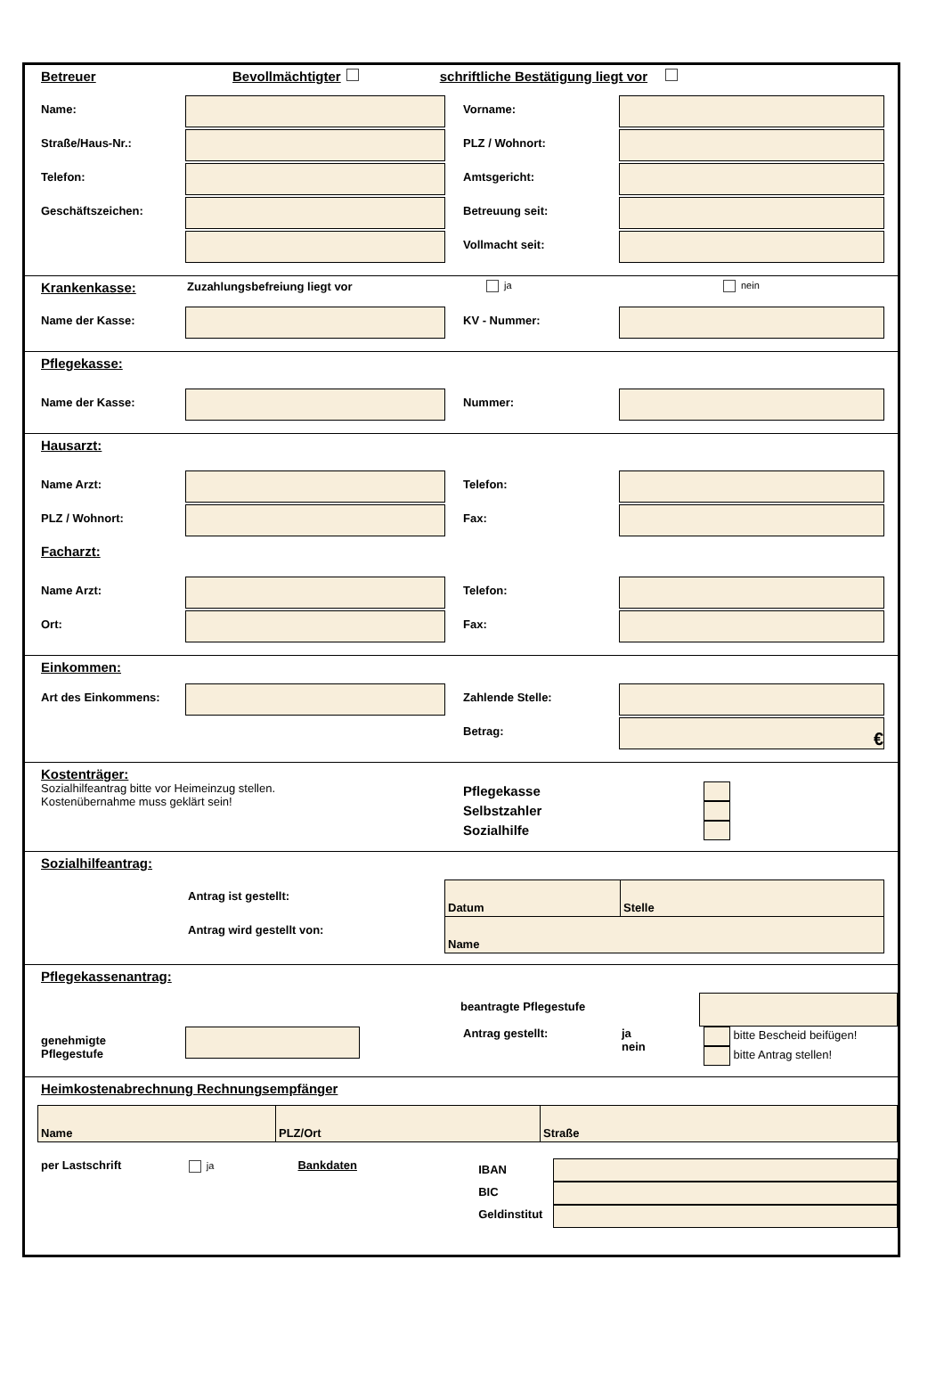Betreuer Bevollmächtigter schriftliche Bestätigung liegt vor
Name: Vorname:
Straße/Haus-Nr.: PLZ / Wohnort:
Telefon: Amtsgericht:
Geschäftszeichen: Betreuung seit:
Vollmacht seit:
Krankenkasse: Zuzahlungsbefreiung liegt vor ja nein
Name der Kasse: KV - Nummer:
Pflegekasse:
Name der Kasse: Nummer:
Hausarzt:
Name Arzt: Telefon:
PLZ / Wohnort: Fax:
Facharzt:
Name Arzt: Telefon:
Ort: Fax:
Einkommen:
Art des Einkommens: Zahlende Stelle:
Betrag:
€
Kostenträger:
Sozialhilfeantrag bitte vor Heimeinzug stellen.
Kostenübernahme muss geklärt sein!
Pflegekasse
Selbstzahler
Sozialhilfe
Sozialhilfeantrag:
Antrag ist gestellt:
Antrag wird gestellt von:
| Datum | Stelle |
| Name | |
Pflegekassenantrag:
beantragte Pflegestufe
genehmigte
Pflegestufe
Antrag gestellt: ja
nein
bitte Bescheid beifügen!
bitte Antrag stellen!
Heimkostenabrechnung Rechnungsempfänger
| Name | PLZ/Ort | Straße |
per Lastschrift
ja
Bankdaten
IBAN
BIC
Geldinstitut